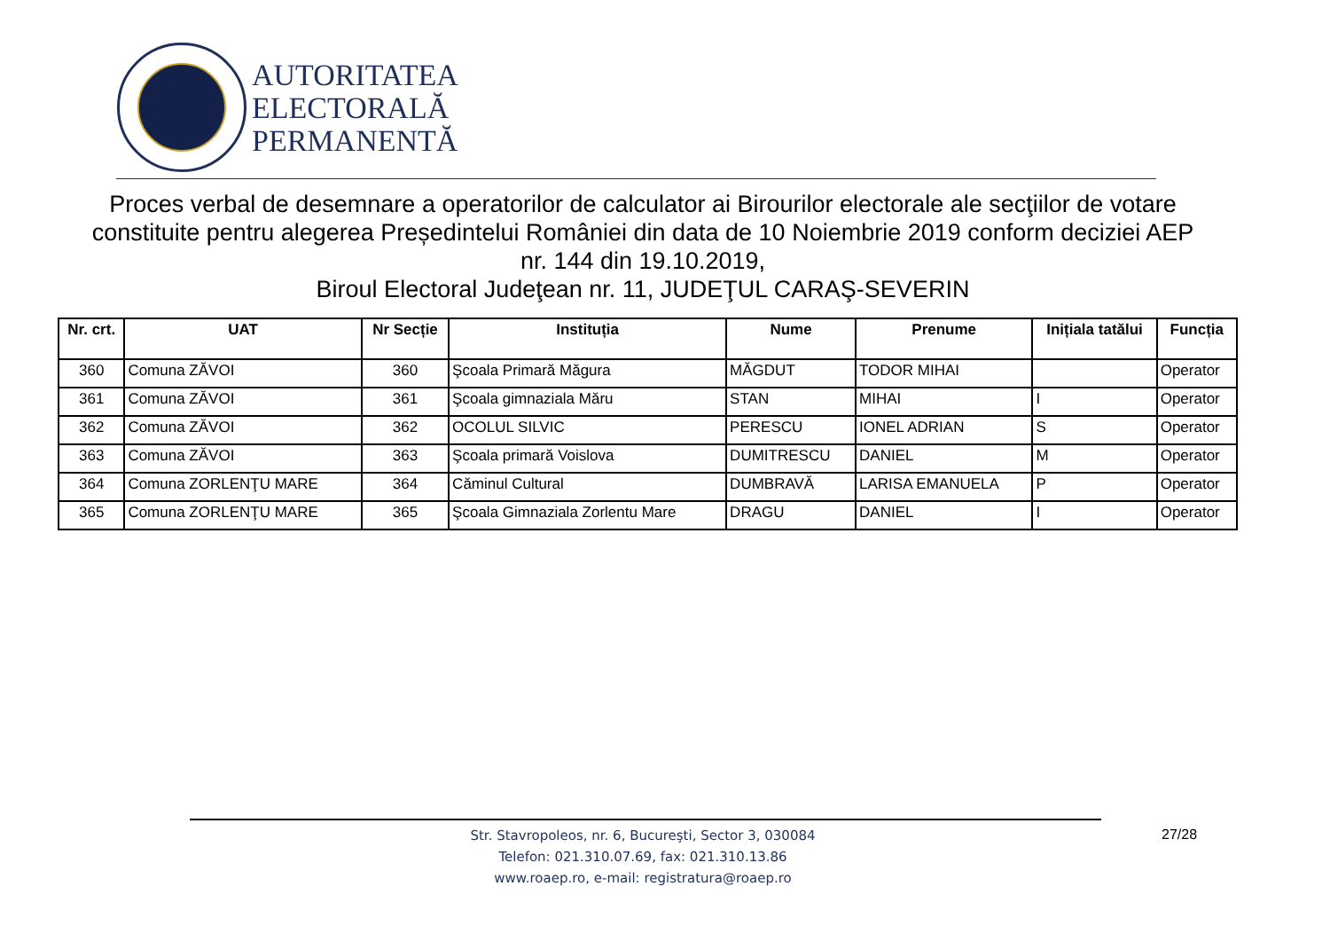AUTORITATEA
ELECTORALĂ
PERMANENTĂ
Proces verbal de desemnare a operatorilor de calculator ai Birourilor electorale ale secţiilor de votare constituite pentru alegerea Președintelui României din data de 10 Noiembrie 2019 conform deciziei AEP nr. 144 din 19.10.2019,
Biroul Electoral Judeţean nr. 11, JUDEŢUL CARAŞ-SEVERIN
| Nr. crt. | UAT | Nr Secție | Instituția | Nume | Prenume | Inițiala tatălui | Funcția |
| --- | --- | --- | --- | --- | --- | --- | --- |
| 360 | Comuna ZĂVOI | 360 | Şcoala Primară Măgura | MĂGDUT | TODOR MIHAI | | Operator |
| 361 | Comuna ZĂVOI | 361 | Şcoala gimnaziala Măru | STAN | MIHAI | I | Operator |
| 362 | Comuna ZĂVOI | 362 | OCOLUL SILVIC | PERESCU | IONEL ADRIAN | S | Operator |
| 363 | Comuna ZĂVOI | 363 | Şcoala primară Voislova | DUMITRESCU | DANIEL | M | Operator |
| 364 | Comuna ZORLENŢU MARE | 364 | Căminul Cultural | DUMBRAVĂ | LARISA EMANUELA | P | Operator |
| 365 | Comuna ZORLENŢU MARE | 365 | Şcoala Gimnaziala Zorlentu Mare | DRAGU | DANIEL | I | Operator |
Str. Stavropoleos, nr. 6, Bucureşti, Sector 3, 030084
Telefon: 021.310.07.69, fax: 021.310.13.86
www.roaep.ro, e-mail: registratura@roaep.ro
27/28